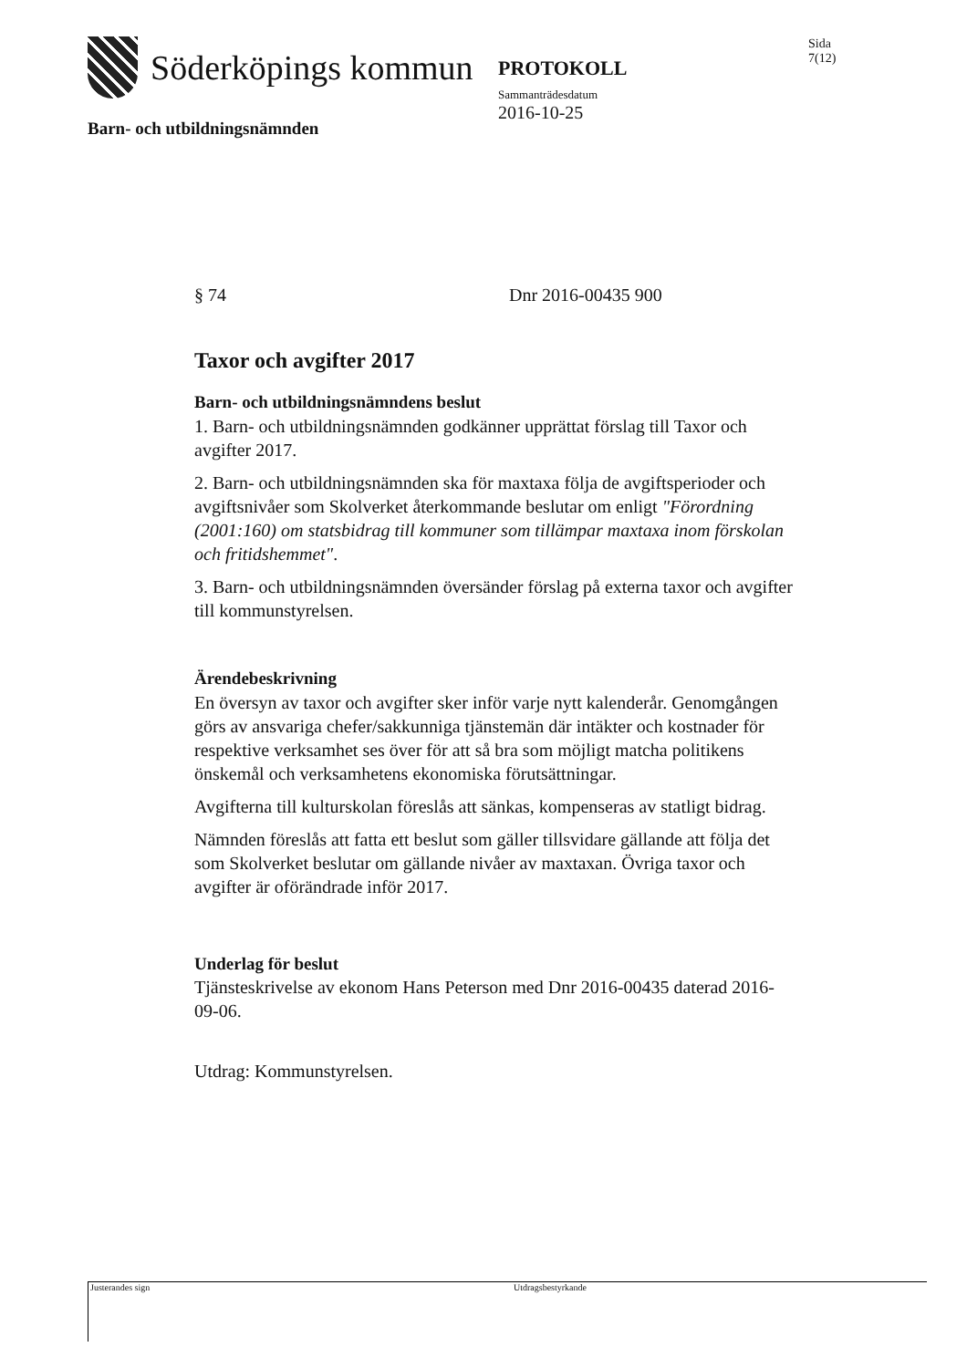Söderköpings kommun
Barn- och utbildningsnämnden
PROTOKOLL
Sammanträdesdatum
2016-10-25
Sida
7(12)
§ 74 Dnr 2016-00435 900
Taxor och avgifter 2017
Barn- och utbildningsnämndens beslut
1. Barn- och utbildningsnämnden godkänner upprättat förslag till Taxor och avgifter 2017.
2. Barn- och utbildningsnämnden ska för maxtaxa följa de avgiftsperioder och avgiftsnivåer som Skolverket återkommande beslutar om enligt "Förordning (2001:160) om statsbidrag till kommuner som tillämpar maxtaxa inom förskolan och fritidshemmet".
3. Barn- och utbildningsnämnden översänder förslag på externa taxor och avgifter till kommunstyrelsen.
Ärendebeskrivning
En översyn av taxor och avgifter sker inför varje nytt kalenderår. Genomgången görs av ansvariga chefer/sakkunniga tjänstemän där intäkter och kostnader för respektive verksamhet ses över för att så bra som möjligt matcha politikens önskemål och verksamhetens ekonomiska förutsättningar.
Avgifterna till kulturskolan föreslås att sänkas, kompenseras av statligt bidrag.
Nämnden föreslås att fatta ett beslut som gäller tillsvidare gällande att följa det som Skolverket beslutar om gällande nivåer av maxtaxan. Övriga taxor och avgifter är oförändrade inför 2017.
Underlag för beslut
Tjänsteskrivelse av ekonom Hans Peterson med Dnr 2016-00435 daterad 2016-09-06.
Utdrag: Kommunstyrelsen.
Justerandes sign Utdragsbestyrkande